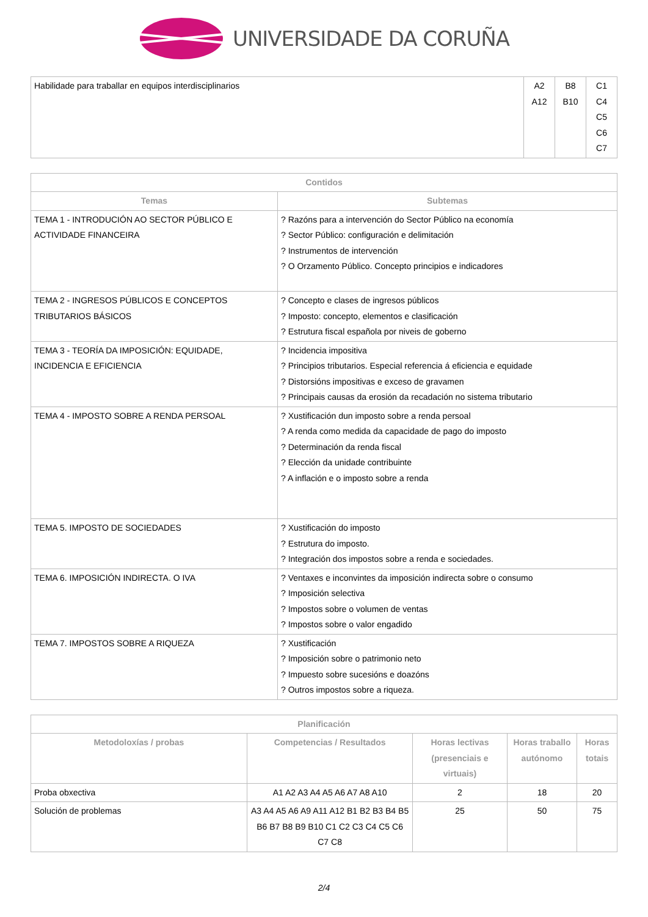UNIVERSIDADE DA CORUÑA
| Habilidade para traballar en equipos interdisciplinarios | A2 A12 | B8 B10 | C1 C4 C5 C6 C7 |
| Contidos | |
| --- | --- |
| Temas | Subtemas |
| TEMA 1 - INTRODUCIÓN AO SECTOR PÚBLICO E ACTIVIDADE FINANCEIRA | ? Razóns para a intervención do Sector Público na economía ? Sector Público: configuración e delimitación ? Instrumentos de intervención ? O Orzamento Público. Concepto principios e indicadores |
| TEMA 2 - INGRESOS PÚBLICOS E CONCEPTOS TRIBUTARIOS BÁSICOS | ? Concepto e clases de ingresos públicos ? Imposto: concepto, elementos e clasificación ? Estrutura fiscal española por niveis de goberno |
| TEMA 3 - TEORÍA DA IMPOSICIÓN: EQUIDADE, INCIDENCIA E EFICIENCIA | ? Incidencia impositiva ? Principios tributarios. Especial referencia á eficiencia e equidade ? Distorsións impositivas e exceso de gravamen ? Principais causas da erosión da recadación no sistema tributario |
| TEMA 4 - IMPOSTO SOBRE A RENDA PERSOAL | ? Xustificación dun imposto sobre a renda persoal ? A renda como medida da capacidade de pago do imposto ? Determinación da renda fiscal ? Elección da unidade contribuinte ? A inflación e o imposto sobre a renda |
| TEMA 5. IMPOSTO DE SOCIEDADES | ? Xustificación do imposto ? Estrutura do imposto. ? Integración dos impostos sobre a renda e sociedades. |
| TEMA 6. IMPOSICIÓN INDIRECTA. O IVA | ? Ventaxes e inconvintes da imposición indirecta sobre o consumo ? Imposición selectiva ? Impostos sobre o volumen de ventas ? Impostos sobre o valor engadido |
| TEMA 7. IMPOSTOS SOBRE A RIQUEZA | ? Xustificación ? Imposición sobre o patrimonio neto ? Impuesto sobre sucesións e doazóns ? Outros impostos sobre a riqueza. |
| Planificación | | | | |
| --- | --- | --- | --- | --- |
| Metodoloxías / probas | Competencias / Resultados | Horas lectivas (presenciais e virtuais) | Horas traballo autónomo | Horas totais |
| Proba obxectiva | A1 A2 A3 A4 A5 A6 A7 A8 A10 | 2 | 18 | 20 |
| Solución de problemas | A3 A4 A5 A6 A9 A11 A12 B1 B2 B3 B4 B5 B6 B7 B8 B9 B10 C1 C2 C3 C4 C5 C6 C7 C8 | 25 | 50 | 75 |
2/4